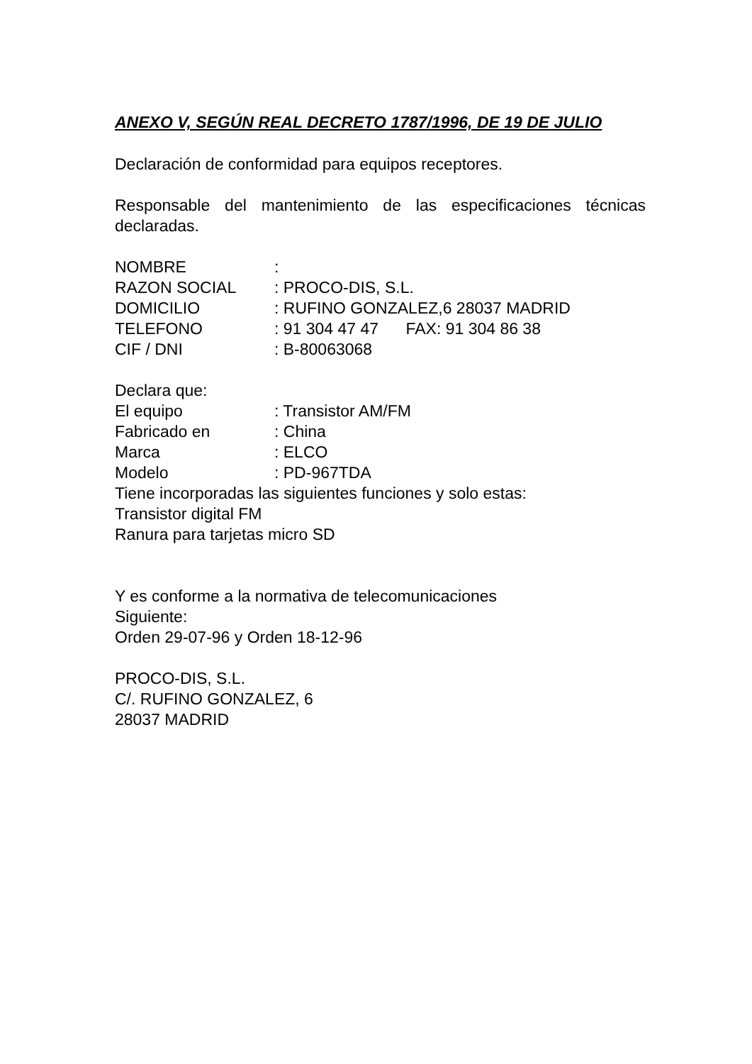ANEXO V, SEGÚN REAL DECRETO 1787/1996, DE 19 DE JULIO
Declaración de conformidad para equipos receptores.
Responsable del mantenimiento de las especificaciones técnicas declaradas.
NOMBRE :
RAZON SOCIAL : PROCO-DIS, S.L.
DOMICILIO : RUFINO GONZALEZ,6 28037 MADRID
TELEFONO : 91 304 47 47 FAX: 91 304 86 38
CIF / DNI : B-80063068
Declara que:
El equipo : Transistor AM/FM
Fabricado en : China
Marca : ELCO
Modelo : PD-967TDA
Tiene incorporadas las siguientes funciones y solo estas:
Transistor digital FM
Ranura para tarjetas micro SD
Y es conforme a la normativa de telecomunicaciones
Siguiente:
Orden 29-07-96 y Orden 18-12-96
PROCO-DIS, S.L.
C/. RUFINO GONZALEZ, 6
28037 MADRID